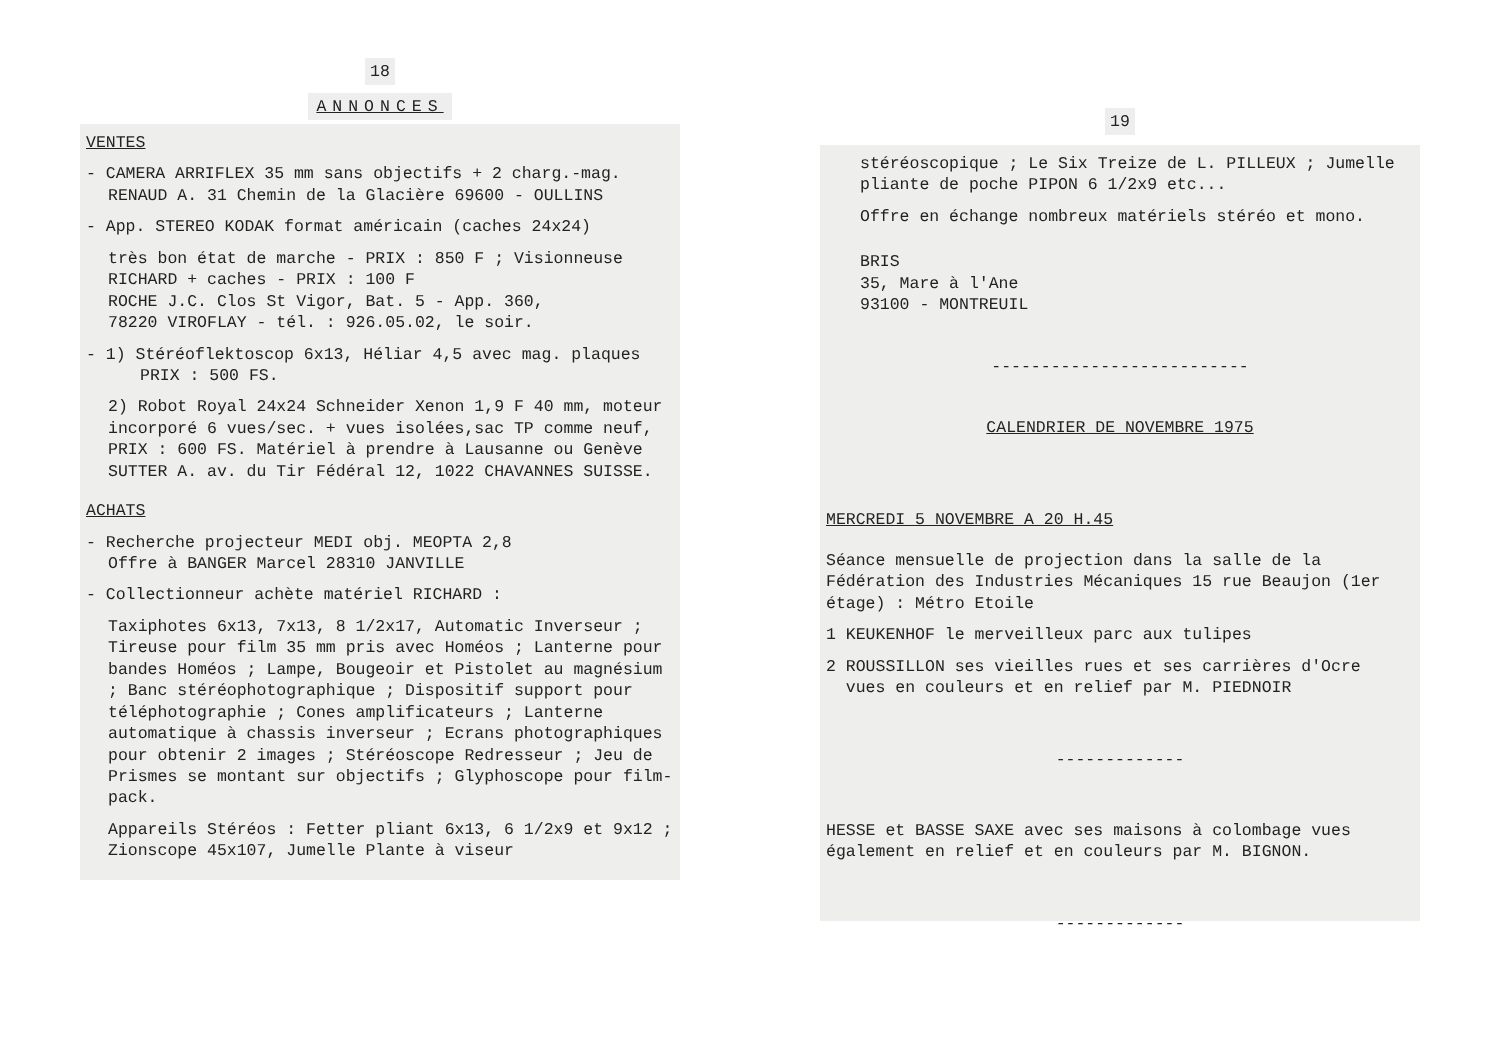18
ANNONCES
VENTES
- CAMERA ARRIFLEX 35 mm sans objectifs + 2 charg.-mag.
RENAUD A. 31 Chemin de la Glacière 69600 - OULLINS
- App. STEREO KODAK format américain (caches 24x24)
très bon état de marche - PRIX : 850 F ; Visionneuse
RICHARD + caches - PRIX : 100 F
ROCHE J.C. Clos St Vigor, Bat. 5 - App. 360,
78220 VIROFLAY - tél. : 926.05.02, le soir.
- 1) Stéréoflektoscop 6x13, Héliar 4,5 avec mag. plaques
PRIX : 500 FS.
2) Robot Royal 24x24 Schneider Xenon 1,9 F 40 mm, moteur incorporé 6 vues/sec. + vues isolées,sac TP comme neuf, PRIX : 600 FS. Matériel à prendre à Lausanne ou Genève
SUTTER A. av. du Tir Fédéral 12, 1022 CHAVANNES SUISSE.
ACHATS
- Recherche projecteur MEDI obj. MEOPTA 2,8
Offre à BANGER Marcel 28310 JANVILLE
- Collectionneur achète matériel RICHARD :
Taxiphotes 6x13, 7x13, 8 1/2x17, Automatic Inverseur ; Tireuse pour film 35 mm pris avec Homéos ; Lanterne pour bandes Homéos ; Lampe, Bougeoir et Pistolet au magnésium ; Banc stéréophotographique ; Dispositif support pour téléphotographie ; Cones amplificateurs ; Lanterne automatique à chassis inverseur ; Ecrans photographiques pour obtenir 2 images ; Stéréoscope Redresseur ; Jeu de Prismes se montant sur objectifs ; Glyphoscope pour film-pack.
Appareils Stéréos : Fetter pliant 6x13, 6 1/2x9 et 9x12 ; Zionscope 45x107, Jumelle Plante à viseur
19
stéréoscopique ; Le Six Treize de L. PILLEUX ; Jumelle pliante de poche PIPON 6 1/2x9 etc...
Offre en échange nombreux matériels stéréo et mono.
BRIS
35, Mare à l'Ane
93100 - MONTREUIL
--------------------------
CALENDRIER DE NOVEMBRE 1975
MERCREDI 5 NOVEMBRE A 20 H.45
Séance mensuelle de projection dans la salle de la Fédération des Industries Mécaniques 15 rue Beaujon (1er étage) : Métro Etoile
1 KEUKENHOF le merveilleux parc aux tulipes
2 ROUSSILLON ses vieilles rues et ses carrières d'Ocre
vues en couleurs et en relief par M. PIEDNOIR
-------------
HESSE et BASSE SAXE avec ses maisons à colombage vues également en relief et en couleurs par M. BIGNON.
-------------